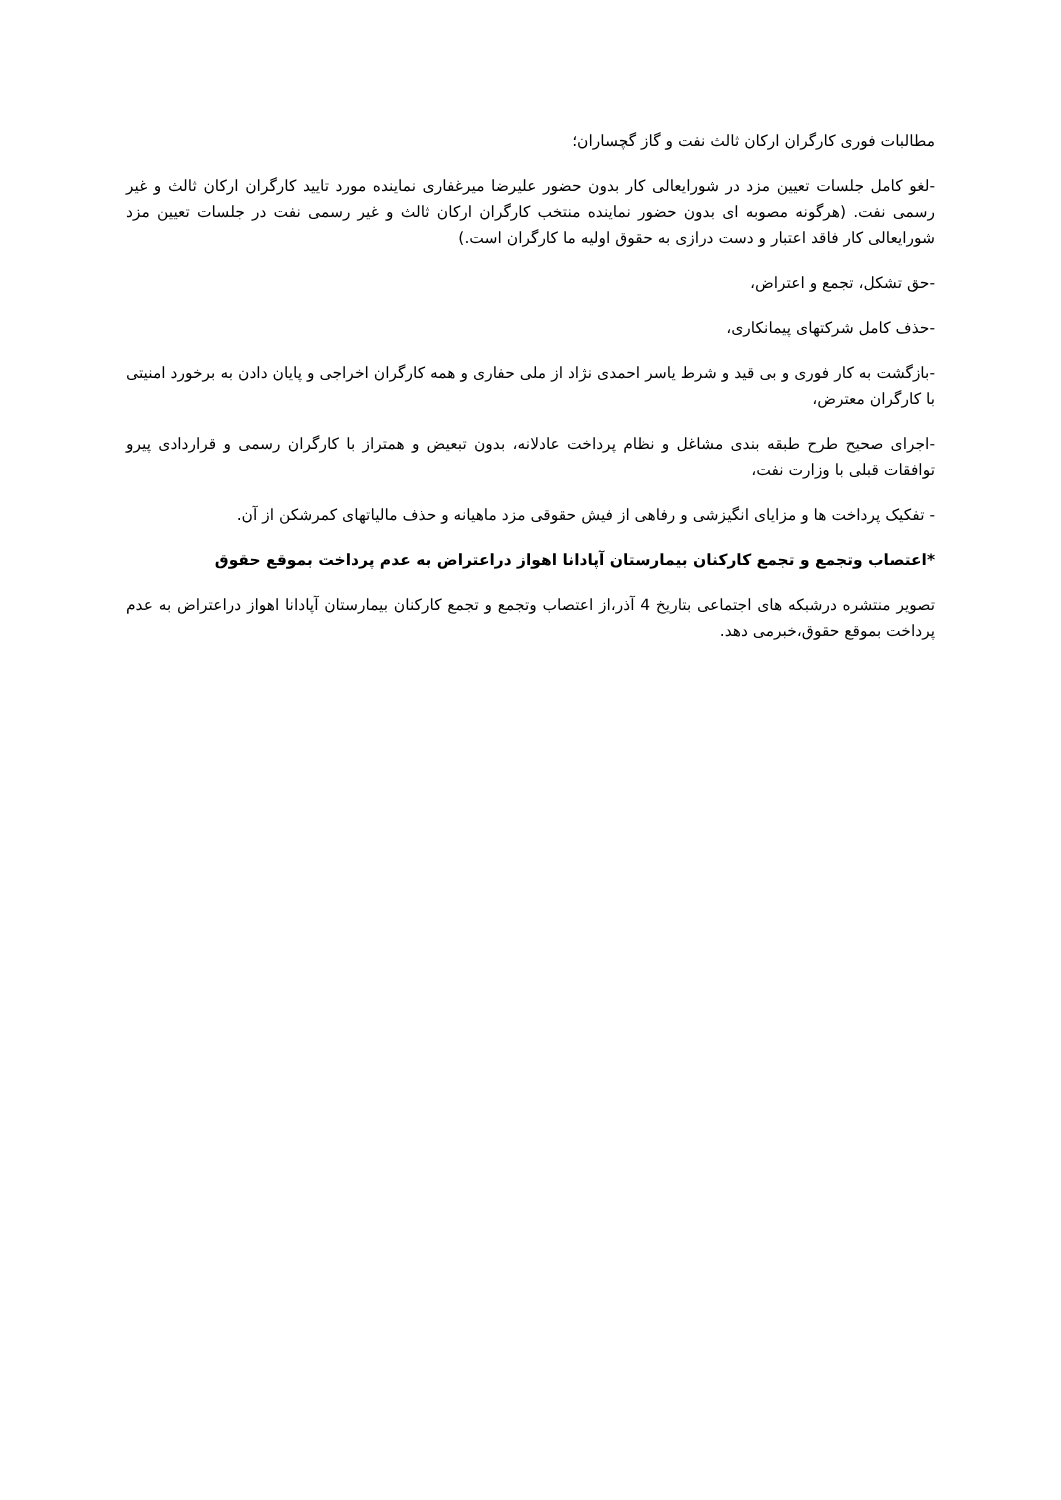مطالبات فوری کارگران ارکان ثالث نفت و گاز گچساران؛
-لغو کامل جلسات تعیین مزد در شورایعالی کار بدون حضور علیرضا میرغفاری نماینده مورد تایید کارگران ارکان ثالث و غیر رسمی نفت. (هرگونه مصوبه ای بدون حضور نماینده منتخب کارگران ارکان ثالث و غیر رسمی نفت در جلسات تعیین مزد شورایعالی کار فاقد اعتبار و دست درازی به حقوق اولیه ما کارگران است.)
-حق تشکل، تجمع و اعتراض،
-حذف کامل شرکتهای پیمانکاری،
-بازگشت به کار فوری و بی قید و شرط یاسر احمدی نژاد از ملی حفاری و همه کارگران اخراجی و پایان دادن به برخورد امنیتی با کارگران معترض،
-اجرای صحیح طرح طبقه بندی مشاغل و نظام پرداخت عادلانه، بدون تبعیض و همتراز با کارگران رسمی و قراردادی پیرو توافقات قبلی با وزارت نفت،
- تفکیک پرداخت ها و مزایای انگیزشی و رفاهی از فیش حقوقی مزد ماهیانه و حذف مالیاتهای کمرشکن از آن.
*اعتصاب وتجمع و تجمع کارکنان بیمارستان آپادانا اهواز دراعتراض به عدم پرداخت بموقع حقوق
تصویر منتشره درشبکه های اجتماعی بتاریخ 4 آذر،از اعتصاب وتجمع و تجمع کارکنان بیمارستان آپادانا اهواز دراعتراض به عدم پرداخت بموقع حقوق،خبرمی دهد.